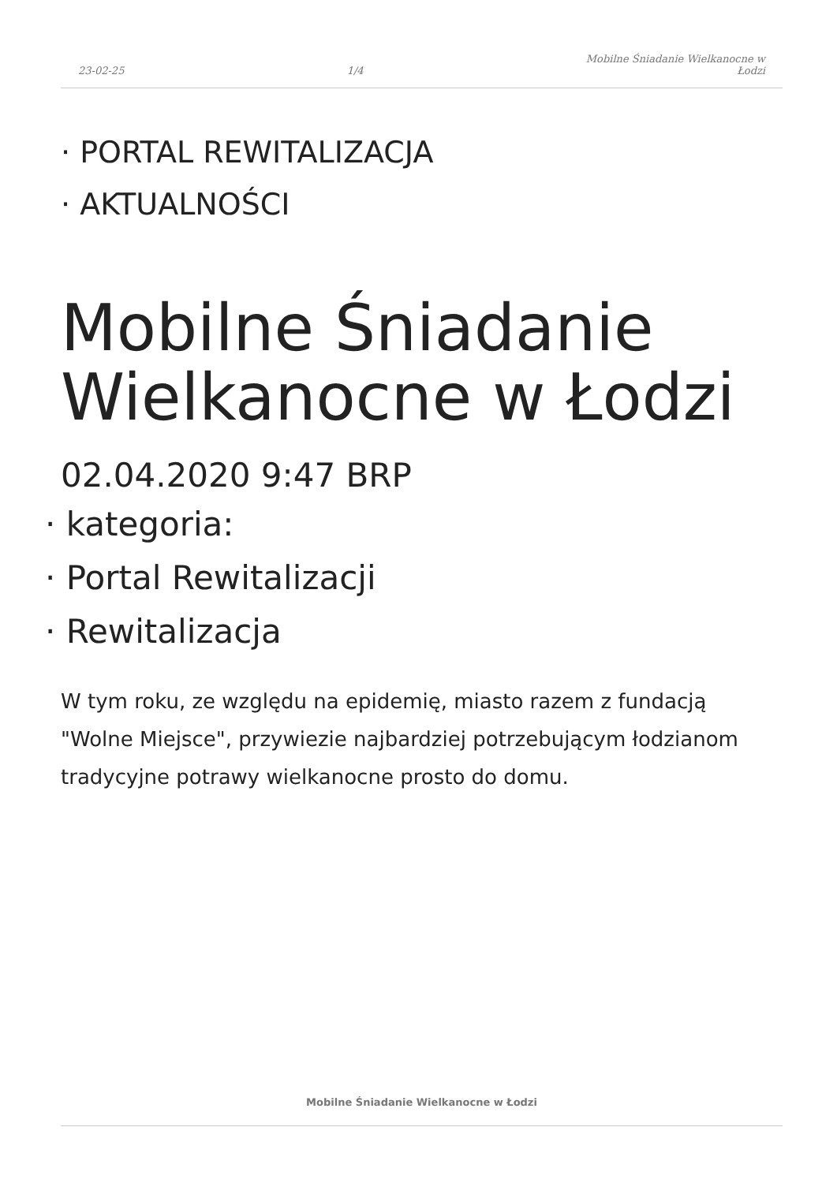23-02-25
1/4
Mobilne Śniadanie Wielkanocne w
Łodzi
· PORTAL REWITALIZACJA
· AKTUALNOŚCI
Mobilne Śniadanie Wielkanocne w Łodzi
02.04.2020 9:47 BRP
· kategoria:
· Portal Rewitalizacji
· Rewitalizacja
W tym roku, ze względu na epidemię, miasto razem z fundacją "Wolne Miejsce", przywiezie najbardziej potrzebującym łodzianom tradycyjne potrawy wielkanocne prosto do domu.
Mobilne Śniadanie Wielkanocne w Łodzi